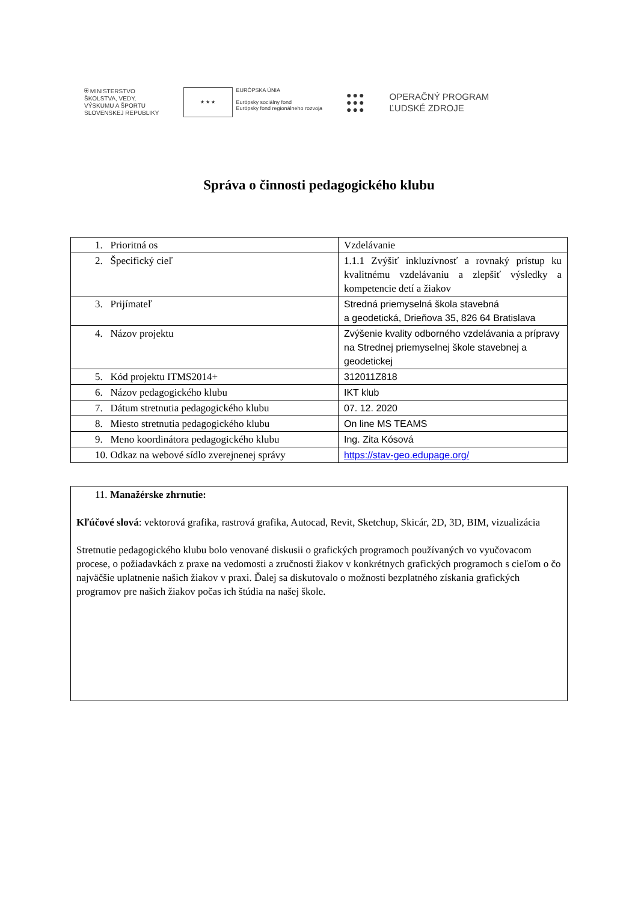⛨ MINISTERSTVO
ŠKOLSTVA, VEDY,
VÝSKUMU A ŠPORTU
SLOVENSKEJ REPUBLIKY
★ ★ ★
EURÓPSKA ÚNIA
Európsky sociálny fond
Európsky fond regionálneho rozvoja
●●●
●●●
●●●
OPERAČNÝ PROGRAM
ĽUDSKÉ ZDROJE
Správa o činnosti pedagogického klubu
| 1. Prioritná os | Vzdelávanie |
| 2. Špecifický cieľ | 1.1.1 Zvýšiť inkluzívnosť a rovnaký prístup ku kvalitnému vzdelávaniu a zlepšiť výsledky a kompetencie detí a žiakov |
| 3. Prijímateľ | Stredná priemyselná škola stavebná a geodetická, Drieňova 35, 826 64 Bratislava |
| 4. Názov projektu | Zvýšenie kvality odborného vzdelávania a prípravy na Strednej priemyselnej škole stavebnej a geodetickej |
| 5. Kód projektu ITMS2014+ | 312011Z818 |
| 6. Názov pedagogického klubu | IKT klub |
| 7. Dátum stretnutia pedagogického klubu | 07. 12. 2020 |
| 8. Miesto stretnutia pedagogického klubu | On line MS TEAMS |
| 9. Meno koordinátora pedagogického klubu | Ing. Zita Kósová |
| 10. Odkaz na webové sídlo zverejnenej správy | https://stav-geo.edupage.org/ |
11. Manažérske zhrnutie:
Kľúčové slová: vektorová grafika, rastrová grafika, Autocad, Revit, Sketchup, Skicár, 2D, 3D, BIM, vizualizácia
Stretnutie pedagogického klubu bolo venované diskusii o grafických programoch používaných vo vyučovacom procese, o požiadavkách z praxe na vedomosti a zručnosti žiakov v konkrétnych grafických programoch s cieľom o čo najväčšie uplatnenie našich žiakov v praxi. Ďalej sa diskutovalo o možnosti bezplatného získania grafických programov pre našich žiakov počas ich štúdia na našej škole.